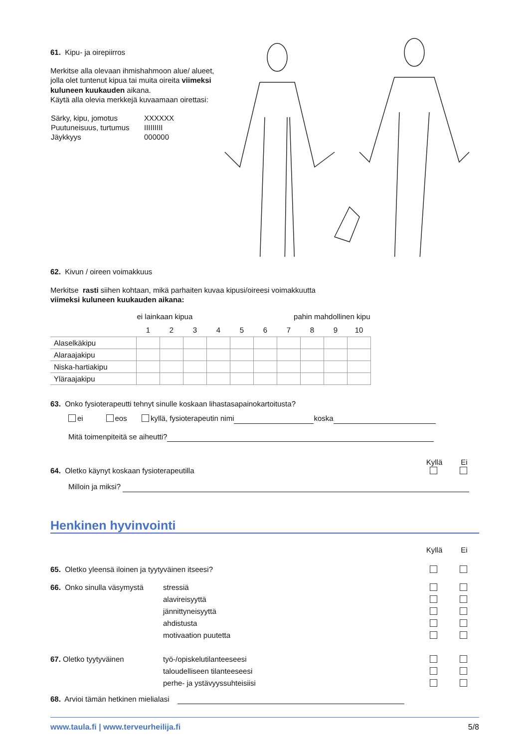61. Kipu- ja oirepiirros
Merkitse alla olevaan ihmishahmoon alue/ alueet, jolla olet tuntenut kipua tai muita oireita viimeksi kuluneen kuukauden aikana.
Käytä alla olevia merkkejä kuvaamaan oirettasi:
| Särky, kipu, jomotus | XXXXXX |
| Puutuneisuus, turtumus | IIIIIIIII |
| Jäykkyys | 000000 |
62. Kivun / oireen voimakkuus
Merkitse rasti siihen kohtaan, mikä parhaiten kuvaa kipusi/oireesi voimakkuutta
viimeksi kuluneen kuukauden aikana:
| | ei lainkaan kipua | | | | | pahin mahdollinen kipu | | | | |
| --- | --- | --- | --- | --- | --- | --- | --- | --- | --- | --- |
| | 1 | 2 | 3 | 4 | 5 | 6 | 7 | 8 | 9 | 10 |
| Alaselkäkipu | | | | | | | | | | |
| Alaraajakipu | | | | | | | | | | |
| Niska-hartiakipu | | | | | | | | | | |
| Yläraajakipu | | | | | | | | | | |
63. Onko fysioterapeutti tehnyt sinulle koskaan lihastasapainokartoitusta?
ei eos kyllä, fysioterapeutin nimi koska
Mitä toimenpiteitä se aiheutti?
Kyllä Ei
64. Oletko käynyt koskaan fysioterapeutilla
Milloin ja miksi?
Henkinen hyvinvointi
Kyllä Ei
65. Oletko yleensä iloinen ja tyytyväinen itseesi?
66. Onko sinulla väsymystä stressiä
alavireisyyttä
jännittyneisyyttä
ahdistusta
motivaation puutetta
67. Oletko tyytyväinen työ-/opiskelutilanteeseesi
taloudelliseen tilanteeseesi
perhe- ja ystävyyssuhteisiisi
68. Arvioi tämän hetkinen mielialasi
www.taula.fi | www.terveurheilija.fi 5/8